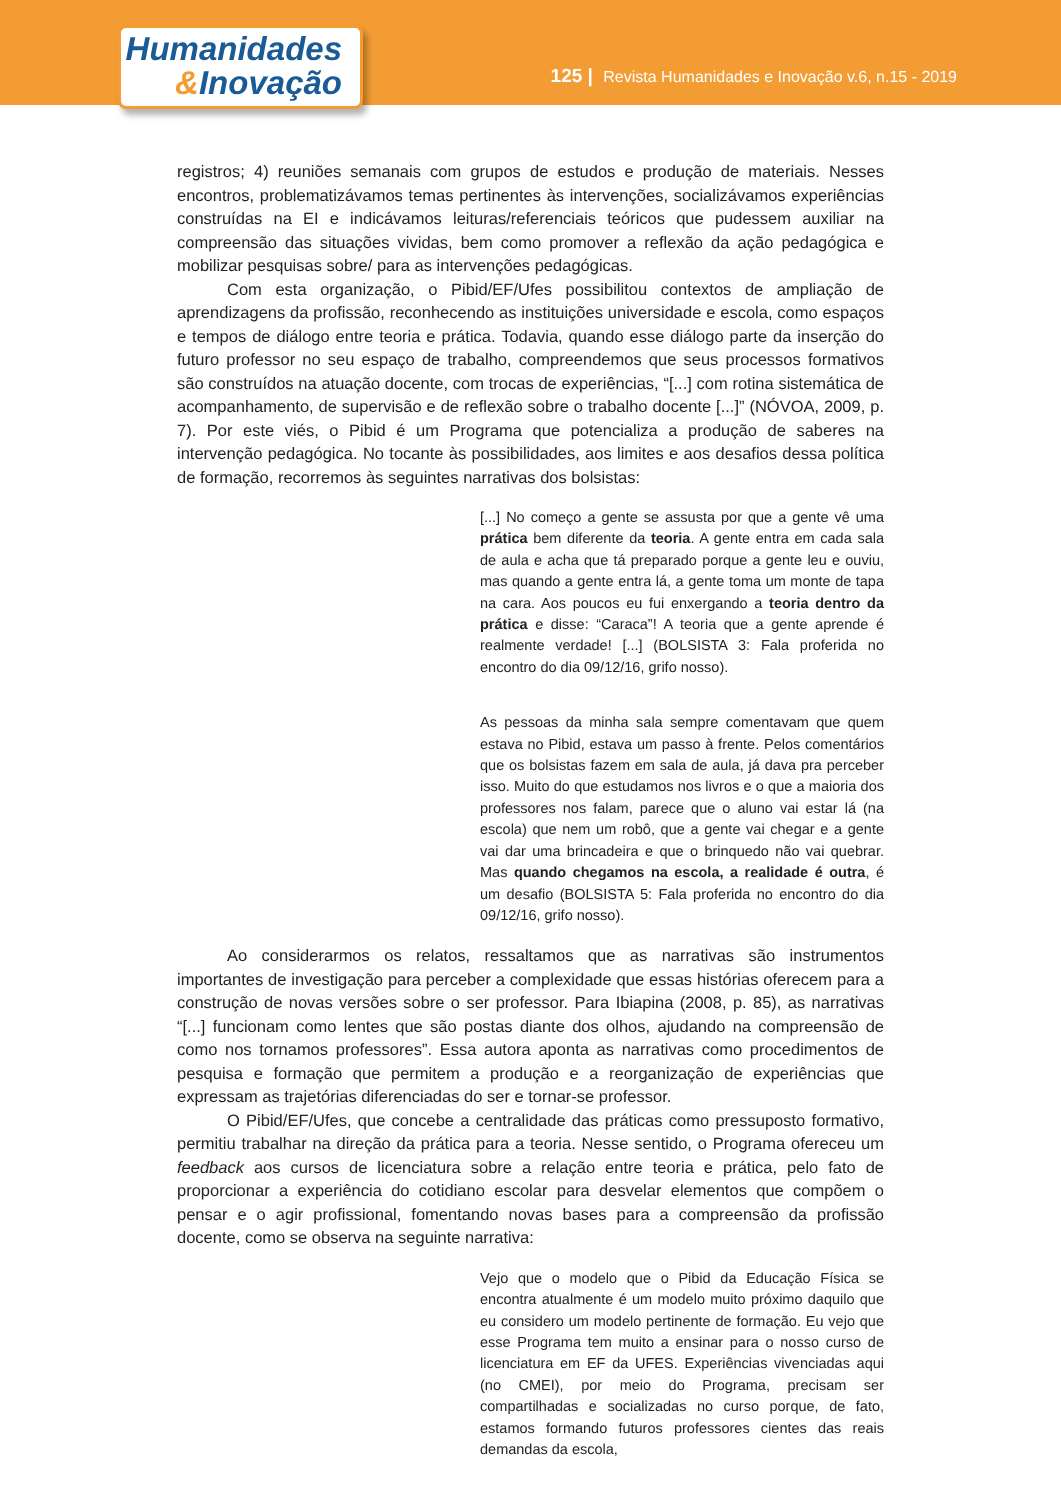Humanidades
&Inovação
125 | Revista Humanidades e Inovação v.6, n.15 - 2019
registros; 4) reuniões semanais com grupos de estudos e produção de materiais. Nesses encontros, problematizávamos temas pertinentes às intervenções, socializávamos experiências construídas na EI e indicávamos leituras/referenciais teóricos que pudessem auxiliar na compreensão das situações vividas, bem como promover a reflexão da ação pedagógica e mobilizar pesquisas sobre/ para as intervenções pedagógicas.
Com esta organização, o Pibid/EF/Ufes possibilitou contextos de ampliação de aprendizagens da profissão, reconhecendo as instituições universidade e escola, como espaços e tempos de diálogo entre teoria e prática. Todavia, quando esse diálogo parte da inserção do futuro professor no seu espaço de trabalho, compreendemos que seus processos formativos são construídos na atuação docente, com trocas de experiências, “[...] com rotina sistemática de acompanhamento, de supervisão e de reflexão sobre o trabalho docente [...]” (NÓVOA, 2009, p. 7). Por este viés, o Pibid é um Programa que potencializa a produção de saberes na intervenção pedagógica. No tocante às possibilidades, aos limites e aos desafios dessa política de formação, recorremos às seguintes narrativas dos bolsistas:
[...] No começo a gente se assusta por que a gente vê uma prática bem diferente da teoria. A gente entra em cada sala de aula e acha que tá preparado porque a gente leu e ouviu, mas quando a gente entra lá, a gente toma um monte de tapa na cara. Aos poucos eu fui enxergando a teoria dentro da prática e disse: “Caraca”! A teoria que a gente aprende é realmente verdade! [...] (BOLSISTA 3: Fala proferida no encontro do dia 09/12/16, grifo nosso).
As pessoas da minha sala sempre comentavam que quem estava no Pibid, estava um passo à frente. Pelos comentários que os bolsistas fazem em sala de aula, já dava pra perceber isso. Muito do que estudamos nos livros e o que a maioria dos professores nos falam, parece que o aluno vai estar lá (na escola) que nem um robô, que a gente vai chegar e a gente vai dar uma brincadeira e que o brinquedo não vai quebrar. Mas quando chegamos na escola, a realidade é outra, é um desafio (BOLSISTA 5: Fala proferida no encontro do dia 09/12/16, grifo nosso).
Ao considerarmos os relatos, ressaltamos que as narrativas são instrumentos importantes de investigação para perceber a complexidade que essas histórias oferecem para a construção de novas versões sobre o ser professor. Para Ibiapina (2008, p. 85), as narrativas “[...] funcionam como lentes que são postas diante dos olhos, ajudando na compreensão de como nos tornamos professores”. Essa autora aponta as narrativas como procedimentos de pesquisa e formação que permitem a produção e a reorganização de experiências que expressam as trajetórias diferenciadas do ser e tornar-se professor.
O Pibid/EF/Ufes, que concebe a centralidade das práticas como pressuposto formativo, permitiu trabalhar na direção da prática para a teoria. Nesse sentido, o Programa ofereceu um feedback aos cursos de licenciatura sobre a relação entre teoria e prática, pelo fato de proporcionar a experiência do cotidiano escolar para desvelar elementos que compõem o pensar e o agir profissional, fomentando novas bases para a compreensão da profissão docente, como se observa na seguinte narrativa:
Vejo que o modelo que o Pibid da Educação Física se encontra atualmente é um modelo muito próximo daquilo que eu considero um modelo pertinente de formação. Eu vejo que esse Programa tem muito a ensinar para o nosso curso de licenciatura em EF da UFES. Experiências vivenciadas aqui (no CMEI), por meio do Programa, precisam ser compartilhadas e socializadas no curso porque, de fato, estamos formando futuros professores cientes das reais demandas da escola,